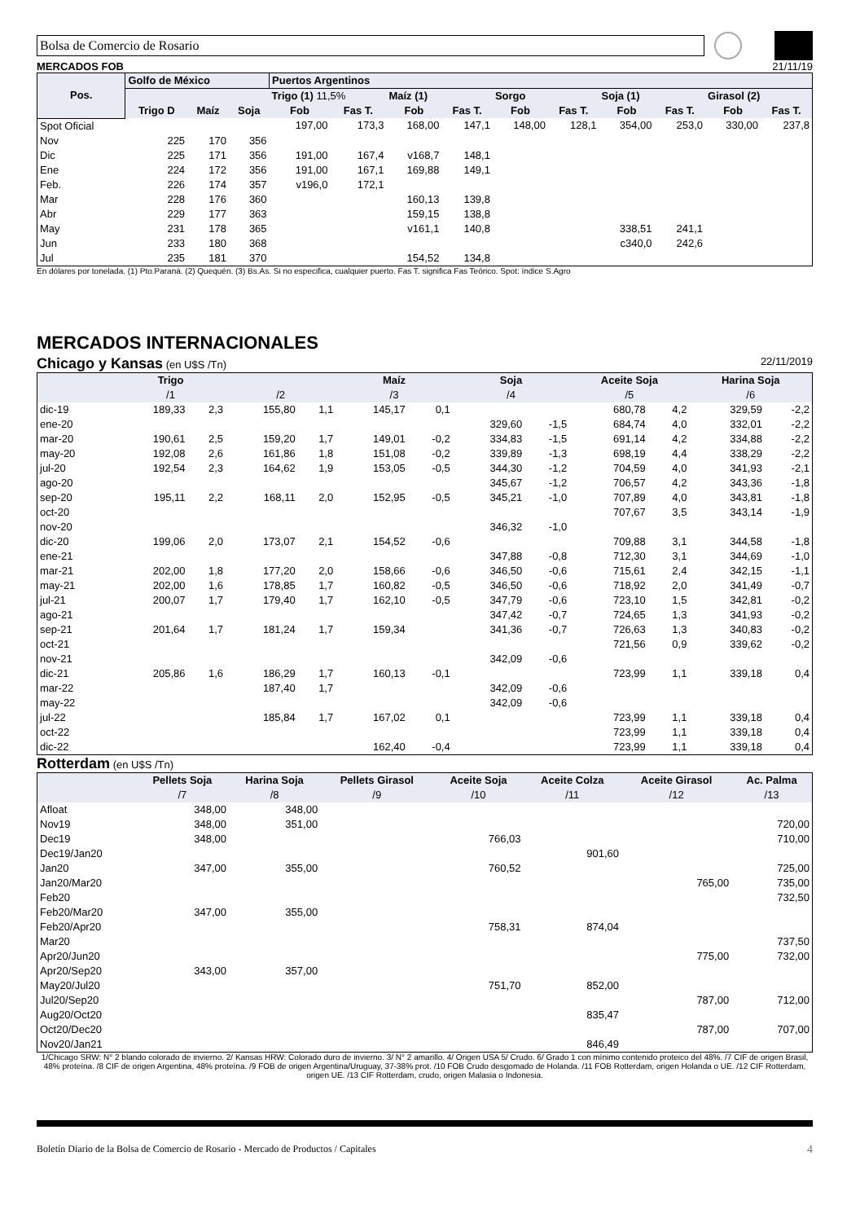Bolsa de Comercio de Rosario
MERCADOS FOB 21/11/19
| Pos. | Golfo de México | | | Puertos Argentinos | | | | | | | | | |
| --- | --- | --- | --- | --- | --- | --- | --- | --- | --- | --- | --- | --- | --- |
| | | | | Trigo (1) 11,5% | | Maíz (1) | | Sorgo | | Soja (1) | | Girasol (2) | |
| | Trigo D | Maíz | Soja | Fob | Fas T. | Fob | Fas T. | Fob | Fas T. | Fob | Fas T. | Fob | Fas T. |
| Spot Oficial | | | | 197,00 | 173,3 | 168,00 | 147,1 | 148,00 | 128,1 | 354,00 | 253,0 | 330,00 | 237,8 |
| Nov | 225 | 170 | 356 | | | | | | | | | | |
| Dic | 225 | 171 | 356 | 191,00 | 167,4 | v168,7 | 148,1 | | | | | | |
| Ene | 224 | 172 | 356 | 191,00 | 167,1 | 169,88 | 149,1 | | | | | | |
| Feb. | 226 | 174 | 357 | v196,0 | 172,1 | | | | | | | | |
| Mar | 228 | 176 | 360 | | | 160,13 | 139,8 | | | | | | |
| Abr | 229 | 177 | 363 | | | 159,15 | 138,8 | | | | | | |
| May | 231 | 178 | 365 | | | v161,1 | 140,8 | | | 338,51 | 241,1 | | |
| Jun | 233 | 180 | 368 | | | | | | | c340,0 | 242,6 | | |
| Jul | 235 | 181 | 370 | | | 154,52 | 134,8 | | | | | | |
En dólares por tonelada. (1) Pto.Paraná. (2) Quequén. (3) Bs.As. Si no especifica, cualquier puerto. Fas T. significa Fas Teórico. Spot: índice S.Agro
MERCADOS INTERNACIONALES
Chicago y Kansas (en U$S /Tn) 22/11/2019
| | Trigo | | | | Maíz | | Soja | | Aceite Soja | | Harina Soja | |
| --- | --- | --- | --- | --- | --- | --- | --- | --- | --- | --- | --- | --- |
| | /1 | | /2 | | /3 | | /4 | | /5 | | /6 | |
| dic-19 | 189,33 | 2,3 | 155,80 | 1,1 | 145,17 | 0,1 | | | 680,78 | 4,2 | 329,59 | -2,2 |
| ene-20 | | | | | | | 329,60 | -1,5 | 684,74 | 4,0 | 332,01 | -2,2 |
| mar-20 | 190,61 | 2,5 | 159,20 | 1,7 | 149,01 | -0,2 | 334,83 | -1,5 | 691,14 | 4,2 | 334,88 | -2,2 |
| may-20 | 192,08 | 2,6 | 161,86 | 1,8 | 151,08 | -0,2 | 339,89 | -1,3 | 698,19 | 4,4 | 338,29 | -2,2 |
| jul-20 | 192,54 | 2,3 | 164,62 | 1,9 | 153,05 | -0,5 | 344,30 | -1,2 | 704,59 | 4,0 | 341,93 | -2,1 |
| ago-20 | | | | | | | 345,67 | -1,2 | 706,57 | 4,2 | 343,36 | -1,8 |
| sep-20 | 195,11 | 2,2 | 168,11 | 2,0 | 152,95 | -0,5 | 345,21 | -1,0 | 707,89 | 4,0 | 343,81 | -1,8 |
| oct-20 | | | | | | | | | 707,67 | 3,5 | 343,14 | -1,9 |
| nov-20 | | | | | | | 346,32 | -1,0 | | | | |
| dic-20 | 199,06 | 2,0 | 173,07 | 2,1 | 154,52 | -0,6 | | | 709,88 | 3,1 | 344,58 | -1,8 |
| ene-21 | | | | | | | 347,88 | -0,8 | 712,30 | 3,1 | 344,69 | -1,0 |
| mar-21 | 202,00 | 1,8 | 177,20 | 2,0 | 158,66 | -0,6 | 346,50 | -0,6 | 715,61 | 2,4 | 342,15 | -1,1 |
| may-21 | 202,00 | 1,6 | 178,85 | 1,7 | 160,82 | -0,5 | 346,50 | -0,6 | 718,92 | 2,0 | 341,49 | -0,7 |
| jul-21 | 200,07 | 1,7 | 179,40 | 1,7 | 162,10 | -0,5 | 347,79 | -0,6 | 723,10 | 1,5 | 342,81 | -0,2 |
| ago-21 | | | | | | | 347,42 | -0,7 | 724,65 | 1,3 | 341,93 | -0,2 |
| sep-21 | 201,64 | 1,7 | 181,24 | 1,7 | 159,34 | | 341,36 | -0,7 | 726,63 | 1,3 | 340,83 | -0,2 |
| oct-21 | | | | | | | | | 721,56 | 0,9 | 339,62 | -0,2 |
| nov-21 | | | | | | | 342,09 | -0,6 | | | | |
| dic-21 | 205,86 | 1,6 | 186,29 | 1,7 | 160,13 | -0,1 | | | 723,99 | 1,1 | 339,18 | 0,4 |
| mar-22 | | | 187,40 | 1,7 | | | 342,09 | -0,6 | | | | |
| may-22 | | | | | | | 342,09 | -0,6 | | | | |
| jul-22 | | | 185,84 | 1,7 | 167,02 | 0,1 | | | 723,99 | 1,1 | 339,18 | 0,4 |
| oct-22 | | | | | | | | | 723,99 | 1,1 | 339,18 | 0,4 |
| dic-22 | | | | | 162,40 | -0,4 | | | 723,99 | 1,1 | 339,18 | 0,4 |
Rotterdam (en U$S /Tn)
| | Pellets Soja | Harina Soja | Pellets Girasol | Aceite Soja | Aceite Colza | Aceite Girasol | Ac. Palma |
| --- | --- | --- | --- | --- | --- | --- | --- |
| | /7 | /8 | /9 | /10 | /11 | /12 | /13 |
| Afloat | 348,00 | 348,00 | | | | | |
| Nov19 | 348,00 | 351,00 | | | | | 720,00 |
| Dec19 | 348,00 | | | 766,03 | | | 710,00 |
| Dec19/Jan20 | | | | | 901,60 | | |
| Jan20 | 347,00 | 355,00 | | 760,52 | | | 725,00 |
| Jan20/Mar20 | | | | | | 765,00 | 735,00 |
| Feb20 | | | | | | | 732,50 |
| Feb20/Mar20 | 347,00 | 355,00 | | | | | |
| Feb20/Apr20 | | | | 758,31 | 874,04 | | |
| Mar20 | | | | | | | 737,50 |
| Apr20/Jun20 | | | | | | 775,00 | 732,00 |
| Apr20/Sep20 | 343,00 | 357,00 | | | | | |
| May20/Jul20 | | | | 751,70 | 852,00 | | |
| Jul20/Sep20 | | | | | | 787,00 | 712,00 |
| Aug20/Oct20 | | | | | 835,47 | | |
| Oct20/Dec20 | | | | | | 787,00 | 707,00 |
| Nov20/Jan21 | | | | | 846,49 | | |
1/Chicago SRW: N° 2 blando colorado de invierno. 2/ Kansas HRW: Colorado duro de invierno. 3/ N° 2 amarillo. 4/ Origen USA 5/ Crudo. 6/ Grado 1 con mínimo contenido proteico del 48%. /7 CIF de origen Brasil, 48% proteína. /8 CIF de origen Argentina, 48% proteína. /9 FOB de origen Argentina/Uruguay, 37-38% prot. /10 FOB Crudo desgomado de Holanda. /11 FOB Rotterdam, origen Holanda o UE. /12 CIF Rotterdam, origen UE. /13 CIF Rotterdam, crudo, origen Malasia o Indonesia.
Boletín Diario de la Bolsa de Comercio de Rosario - Mercado de Productos / Capitales 4